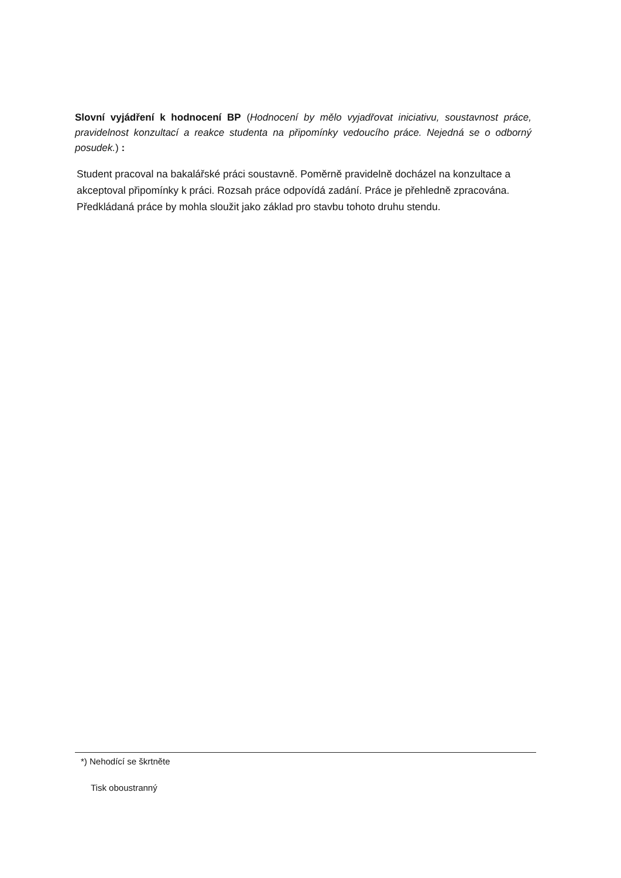Slovní vyjádření k hodnocení BP (Hodnocení by mělo vyjadřovat iniciativu, soustavnost práce, pravidelnost konzultací a reakce studenta na připomínky vedoucího práce. Nejedná se o odborný posudek.) :
Student pracoval na bakalářské práci soustavně. Poměrně pravidelně docházel na konzultace a akceptoval připomínky k práci. Rozsah práce odpovídá zadání. Práce je přehledně zpracována. Předkládaná práce by mohla sloužit jako základ pro stavbu tohoto druhu stendu.
*) Nehodící se škrtněte
Tisk oboustranný